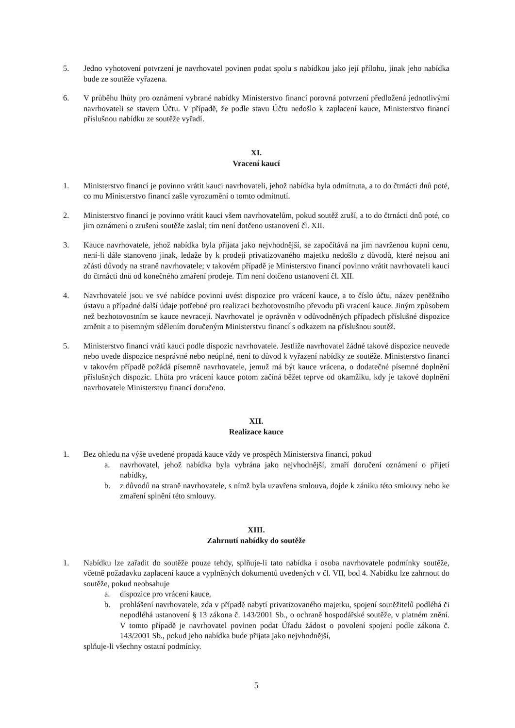5. Jedno vyhotovení potvrzení je navrhovatel povinen podat spolu s nabídkou jako její přílohu, jinak jeho nabídka bude ze soutěže vyřazena.
6. V průběhu lhůty pro oznámení vybrané nabídky Ministerstvo financí porovná potvrzení předložená jednotlivými navrhovateli se stavem Účtu. V případě, že podle stavu Účtu nedošlo k zaplacení kauce, Ministerstvo financí příslušnou nabídku ze soutěže vyřadí.
XI.
Vracení kaucí
1. Ministerstvo financí je povinno vrátit kauci navrhovateli, jehož nabídka byla odmítnuta, a to do čtrnácti dnů poté, co mu Ministerstvo financí zašle vyrozumění o tomto odmítnutí.
2. Ministerstvo financí je povinno vrátit kauci všem navrhovatelům, pokud soutěž zruší, a to do čtrnácti dnů poté, co jim oznámení o zrušení soutěže zaslal; tím není dotčeno ustanovení čl. XII.
3. Kauce navrhovatele, jehož nabídka byla přijata jako nejvhodnější, se započítává na jím navrženou kupní cenu, není-li dále stanoveno jinak, ledaže by k prodeji privatizovaného majetku nedošlo z důvodů, které nejsou ani zčásti důvody na straně navrhovatele; v takovém případě je Ministerstvo financí povinno vrátit navrhovateli kauci do čtrnácti dnů od konečného zmaření prodeje. Tím není dotčeno ustanovení čl. XII.
4. Navrhovatelé jsou ve své nabídce povinni uvést dispozice pro vrácení kauce, a to číslo účtu, název peněžního ústavu a případné další údaje potřebné pro realizaci bezhotovostního převodu při vracení kauce. Jiným způsobem než bezhotovostním se kauce nevracejí. Navrhovatel je oprávněn v odůvodněných případech příslušné dispozice změnit a to písemným sdělením doručeným Ministerstvu financí s odkazem na příslušnou soutěž.
5. Ministerstvo financí vrátí kauci podle dispozic navrhovatele. Jestliže navrhovatel žádné takové dispozice neuvede nebo uvede dispozice nesprávné nebo neúplné, není to důvod k vyřazení nabídky ze soutěže. Ministerstvo financí v takovém případě požádá písemně navrhovatele, jemuž má být kauce vrácena, o dodatečné písemné doplnění příslušných dispozic. Lhůta pro vrácení kauce potom začíná běžet teprve od okamžiku, kdy je takové doplnění navrhovatele Ministerstvu financí doručeno.
XII.
Realizace kauce
1. Bez ohledu na výše uvedené propadá kauce vždy ve prospěch Ministerstva financí, pokud
a. navrhovatel, jehož nabídka byla vybrána jako nejvhodnější, zmaří doručení oznámení o přijetí nabídky,
b. z důvodů na straně navrhovatele, s nímž byla uzavřena smlouva, dojde k zániku této smlouvy nebo ke zmaření splnění této smlouvy.
XIII.
Zahrnutí nabídky do soutěže
1. Nabídku lze zařadit do soutěže pouze tehdy, splňuje-li tato nabídka i osoba navrhovatele podmínky soutěže, včetně požadavku zaplacení kauce a vyplněných dokumentů uvedených v čl. VII, bod 4. Nabídku lze zahrnout do soutěže, pokud neobsahuje
a. dispozice pro vrácení kauce,
b. prohlášení navrhovatele, zda v případě nabytí privatizovaného majetku, spojení soutěžitelů podléhá či nepodléhá ustanovení § 13 zákona č. 143/2001 Sb., o ochraně hospodářské soutěže, v platném znění. V tomto případě je navrhovatel povinen podat Úřadu žádost o povolení spojení podle zákona č. 143/2001 Sb., pokud jeho nabídka bude přijata jako nejvhodnější,
splňuje-li všechny ostatní podmínky.
5